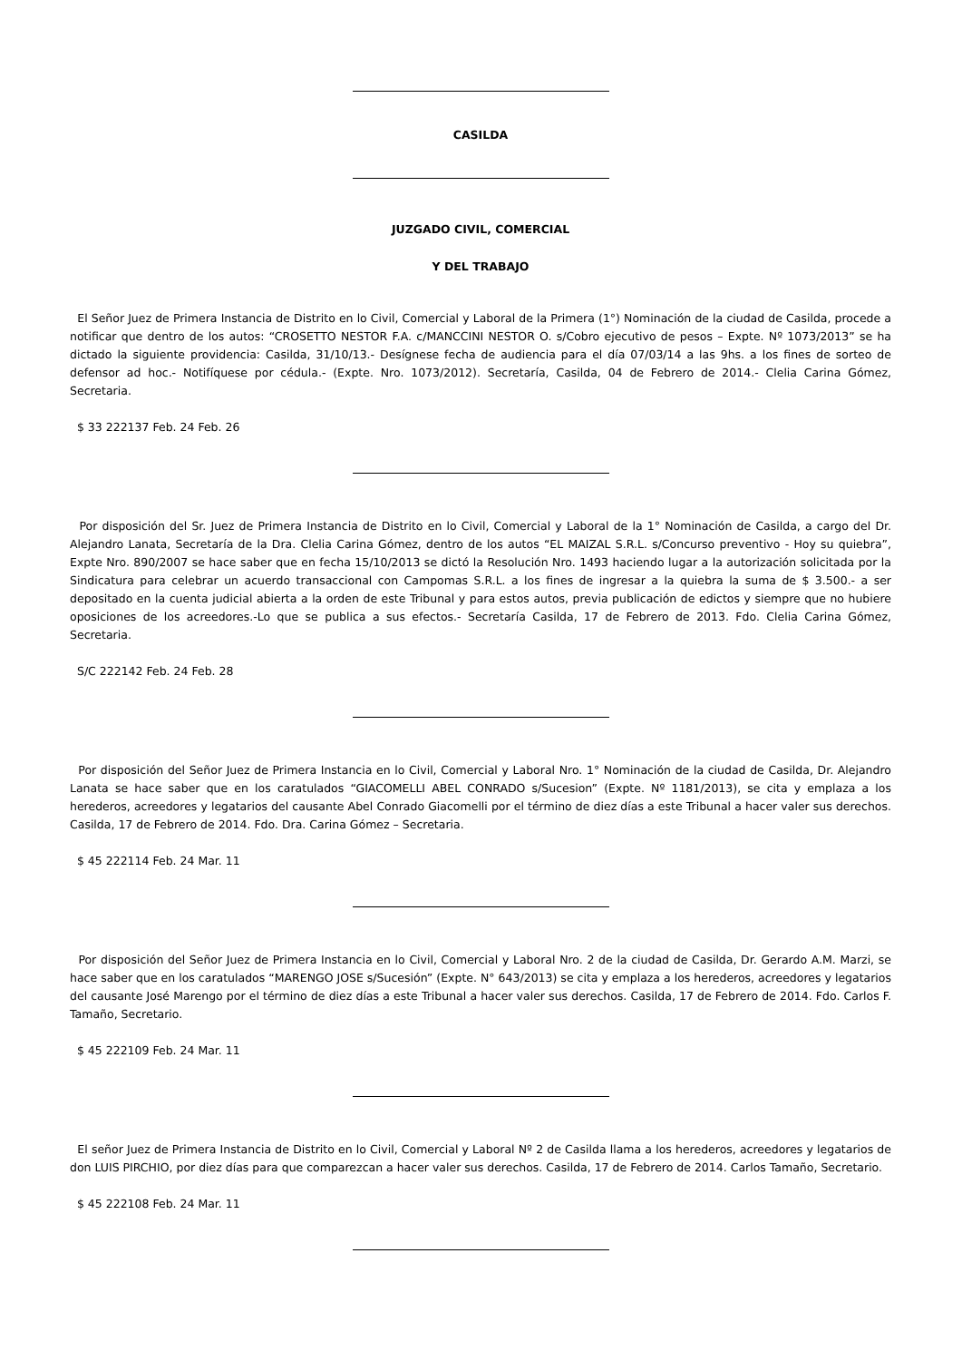CASILDA
JUZGADO CIVIL, COMERCIAL
Y DEL TRABAJO
El Señor Juez de Primera Instancia de Distrito en lo Civil, Comercial y Laboral de la Primera (1°) Nominación de la ciudad de Casilda, procede a notificar que dentro de los autos: “CROSETTO NESTOR F.A. c/MANCCINI NESTOR O. s/Cobro ejecutivo de pesos – Expte. Nº 1073/2013” se ha dictado la siguiente providencia: Casilda, 31/10/13.- Desígnese fecha de audiencia para el día 07/03/14 a las 9hs. a los fines de sorteo de defensor ad hoc.- Notifíquese por cédula.- (Expte. Nro. 1073/2012). Secretaría, Casilda, 04 de Febrero de 2014.- Clelia Carina Gómez, Secretaria.
$ 33 222137 Feb. 24 Feb. 26
Por disposición del Sr. Juez de Primera Instancia de Distrito en lo Civil, Comercial y Laboral de la 1° Nominación de Casilda, a cargo del Dr. Alejandro Lanata, Secretaría de la Dra. Clelia Carina Gómez, dentro de los autos “EL MAIZAL S.R.L. s/Concurso preventivo - Hoy su quiebra”, Expte Nro. 890/2007 se hace saber que en fecha 15/10/2013 se dictó la Resolución Nro. 1493 haciendo lugar a la autorización solicitada por la Sindicatura para celebrar un acuerdo transaccional con Campomas S.R.L. a los fines de ingresar a la quiebra la suma de $ 3.500.- a ser depositado en la cuenta judicial abierta a la orden de este Tribunal y para estos autos, previa publicación de edictos y siempre que no hubiere oposiciones de los acreedores.-Lo que se publica a sus efectos.- Secretaría Casilda, 17 de Febrero de 2013. Fdo. Clelia Carina Gómez, Secretaria.
S/C 222142 Feb. 24 Feb. 28
Por disposición del Señor Juez de Primera Instancia en lo Civil, Comercial y Laboral Nro. 1° Nominación de la ciudad de Casilda, Dr. Alejandro Lanata se hace saber que en los caratulados “GIACOMELLI ABEL CONRADO s/Sucesion” (Expte. Nº 1181/2013), se cita y emplaza a los herederos, acreedores y legatarios del causante Abel Conrado Giacomelli por el término de diez días a este Tribunal a hacer valer sus derechos. Casilda, 17 de Febrero de 2014. Fdo. Dra. Carina Gómez – Secretaria.
$ 45 222114 Feb. 24 Mar. 11
Por disposición del Señor Juez de Primera Instancia en lo Civil, Comercial y Laboral Nro. 2 de la ciudad de Casilda, Dr. Gerardo A.M. Marzi, se hace saber que en los caratulados “MARENGO JOSE s/Sucesión” (Expte. N° 643/2013) se cita y emplaza a los herederos, acreedores y legatarios del causante José Marengo por el término de diez días a este Tribunal a hacer valer sus derechos. Casilda, 17 de Febrero de 2014. Fdo. Carlos F. Tamaño, Secretario.
$ 45 222109 Feb. 24 Mar. 11
El señor Juez de Primera Instancia de Distrito en lo Civil, Comercial y Laboral Nº 2 de Casilda llama a los herederos, acreedores y legatarios de don LUIS PIRCHIO, por diez días para que comparezcan a hacer valer sus derechos. Casilda, 17 de Febrero de 2014. Carlos Tamaño, Secretario.
$ 45 222108 Feb. 24 Mar. 11